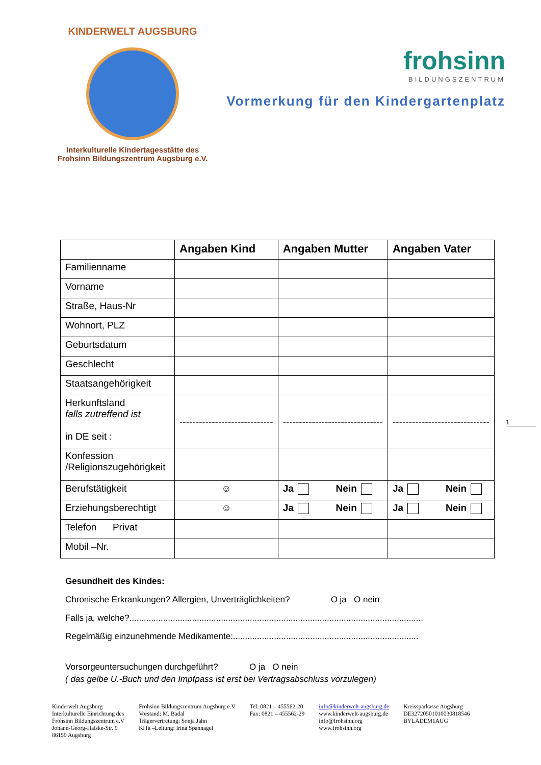KINDERWELT AUGSBURG
Interkulturelle Kindertagesstätte des
Frohsinn Bildungszentrum Augsburg e.V.
frohsinn
BILDUNGSZENTRUM
Vormerkung für den Kindergartenplatz
| | Angaben Kind | Angaben Mutter | Angaben Vater |
| --- | --- | --- | --- |
| Familienname | | | |
| Vorname | | | |
| Straße, Haus-Nr | | | |
| Wohnort, PLZ | | | |
| Geburtsdatum | | | |
| Geschlecht | | | |
| Staatsangehörigkeit | | | |
| Herkunftsland falls zutreffend ist in DE seit : | ----------------------------- | ------------------------------- | ------------------------------ |
| Konfession /Religionszugehörigkeit | | | |
| Berufstätigkeit | ☺ | Ja Nein | Ja Nein |
| Erziehungsberechtigt | ☺ | Ja Nein | Ja Nein |
| Telefon Privat | | | |
| Mobil –Nr. | | | |
1
Gesundheit des Kindes:
Chronische Erkrankungen? Allergien, Unverträglichkeiten? O ja O nein
Falls ja, welche?..........................................................................................................................
Regelmäßig einzunehmende Medikamente:.............................................................................
Vorsorgeuntersuchungen durchgeführt? O ja O nein
( das gelbe U.-Buch und den Impfpass ist erst bei Vertragsabschluss vorzulegen)
Kinderwelt Augsburg
Interkulturelle Einrichtung des
Frohsinn Bildungszentrum e.V
Johann-Georg-Halske-Str. 9
86159 Augsburg
Frohsinn Bildungszentrum Augsburg e.V
Vorstand: M. Badal
Trägervertretung: Sonja Jahn
KiTa –Leitung: Irina Spannagel
Tel: 0821 – 455562-20
Fax: 0821 – 455562-29
info@kinderwelt-augsburg.de
www.kinderwelt-augsburg.de
info@frohsinn.org
www.frohsinn.org
Kreissparkasse Augsburg
DE32720501010030818546
BYLADEM1AUG